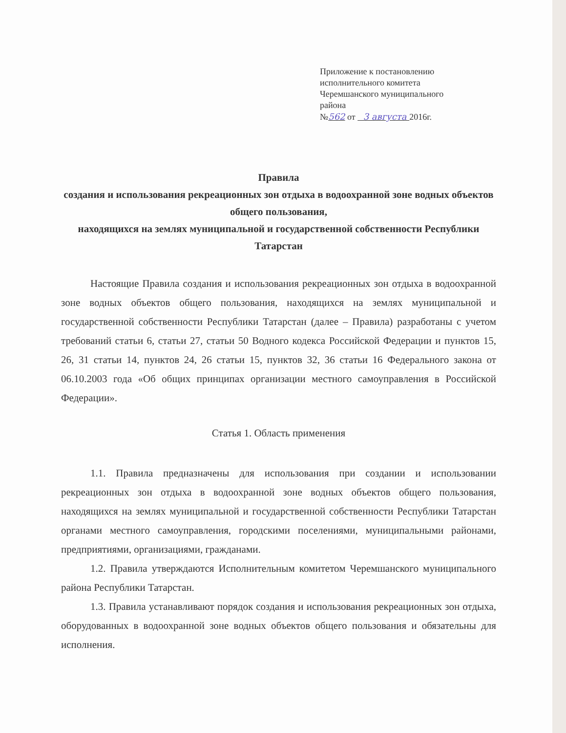Приложение к постановлению
исполнительного комитета
Черемшанского муниципального
района
№562 от 3 августа 2016г.
Правила
создания и использования рекреационных зон отдыха в водоохранной зоне водных объектов общего пользования,
находящихся на землях муниципальной и государственной собственности Республики Татарстан
Настоящие Правила создания и использования рекреационных зон отдыха в водоохранной зоне водных объектов общего пользования, находящихся на землях муниципальной и государственной собственности Республики Татарстан (далее – Правила) разработаны с учетом требований статьи 6, статьи 27, статьи 50 Водного кодекса Российской Федерации и пунктов 15, 26, 31 статьи 14, пунктов 24, 26 статьи 15, пунктов 32, 36 статьи 16 Федерального закона от 06.10.2003 года «Об общих принципах организации местного самоуправления в Российской Федерации».
Статья 1. Область применения
1.1. Правила предназначены для использования при создании и использовании рекреационных зон отдыха в водоохранной зоне водных объектов общего пользования, находящихся на землях муниципальной и государственной собственности Республики Татарстан органами местного самоуправления, городскими поселениями, муниципальными районами, предприятиями, организациями, гражданами.
1.2. Правила утверждаются Исполнительным комитетом Черемшанского муниципального района Республики Татарстан.
1.3. Правила устанавливают порядок создания и использования рекреационных зон отдыха, оборудованных в водоохранной зоне водных объектов общего пользования и обязательны для исполнения.